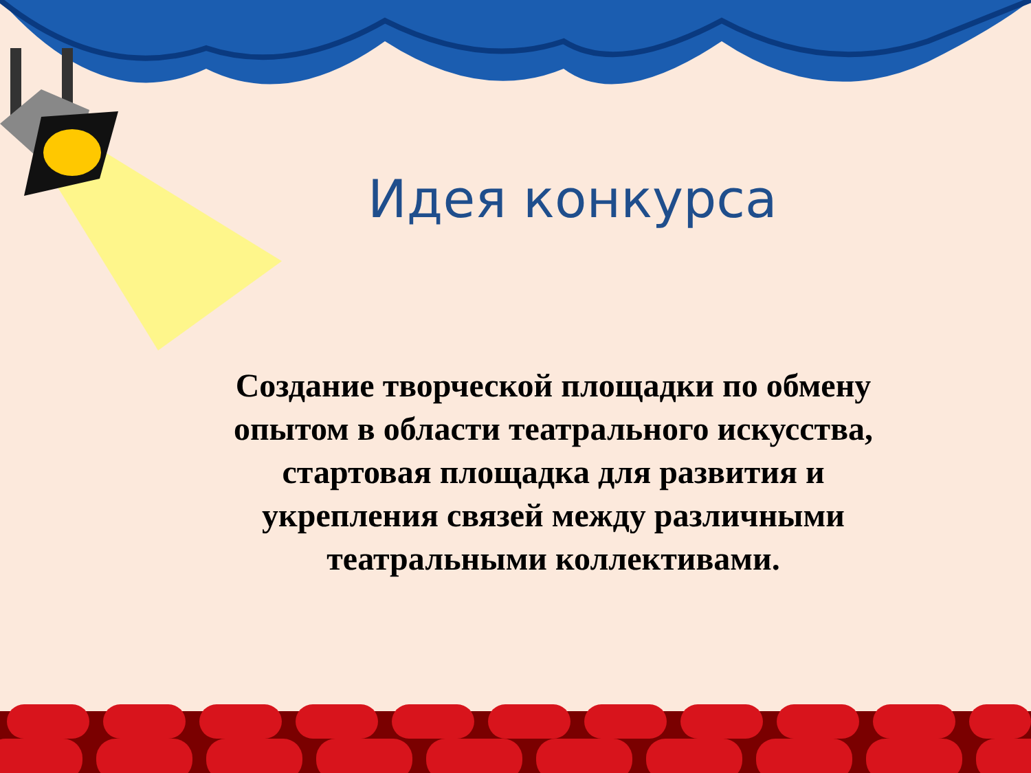Идея конкурса
Создание творческой площадки по обмену опытом в области театрального искусства, стартовая площадка для развития и укрепления связей между различными театральными коллективами.